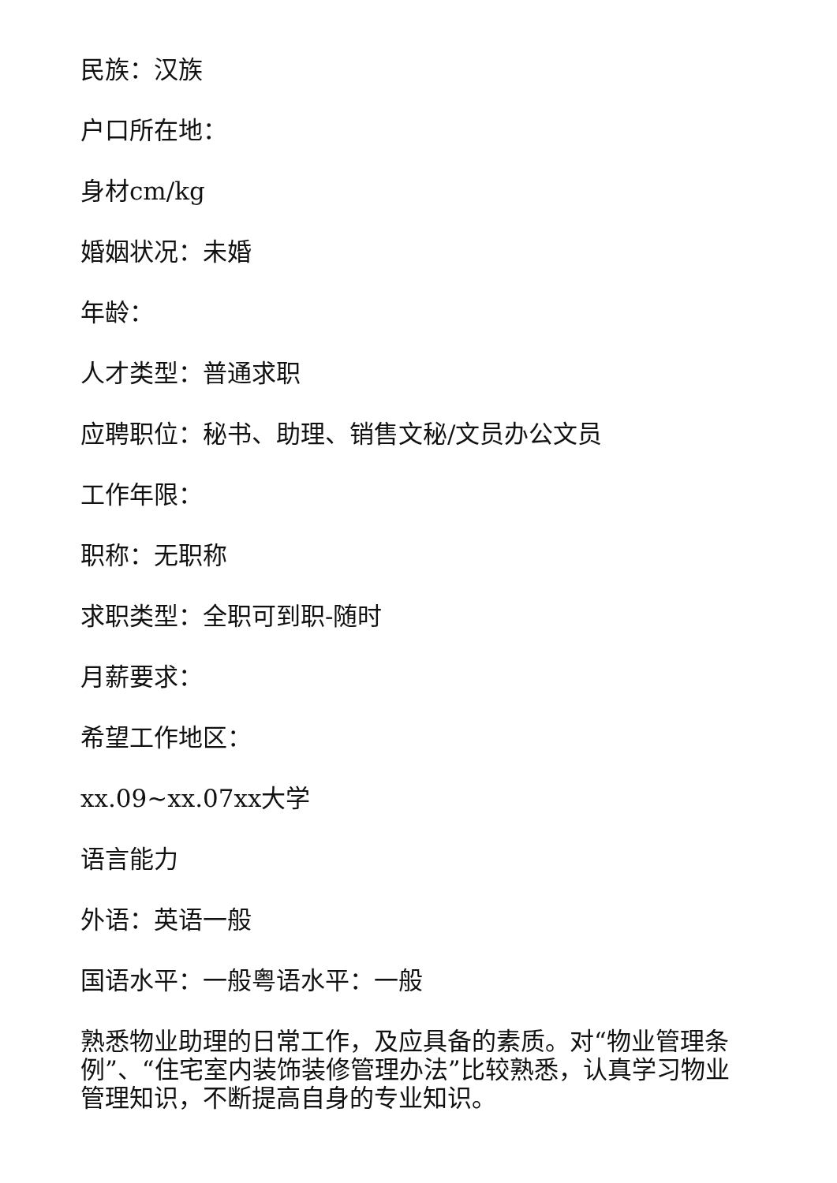民族：汉族
户口所在地：
身材cm/kg
婚姻状况：未婚
年龄：
人才类型：普通求职
应聘职位：秘书、助理、销售文秘/文员办公文员
工作年限：
职称：无职称
求职类型：全职可到职-随时
月薪要求：
希望工作地区：
xx.09~xx.07xx大学
语言能力
外语：英语一般
国语水平：一般粤语水平：一般
熟悉物业助理的日常工作，及应具备的素质。对“物业管理条例”、“住宅室内装饰装修管理办法”比较熟悉，认真学习物业管理知识，不断提高自身的专业知识。